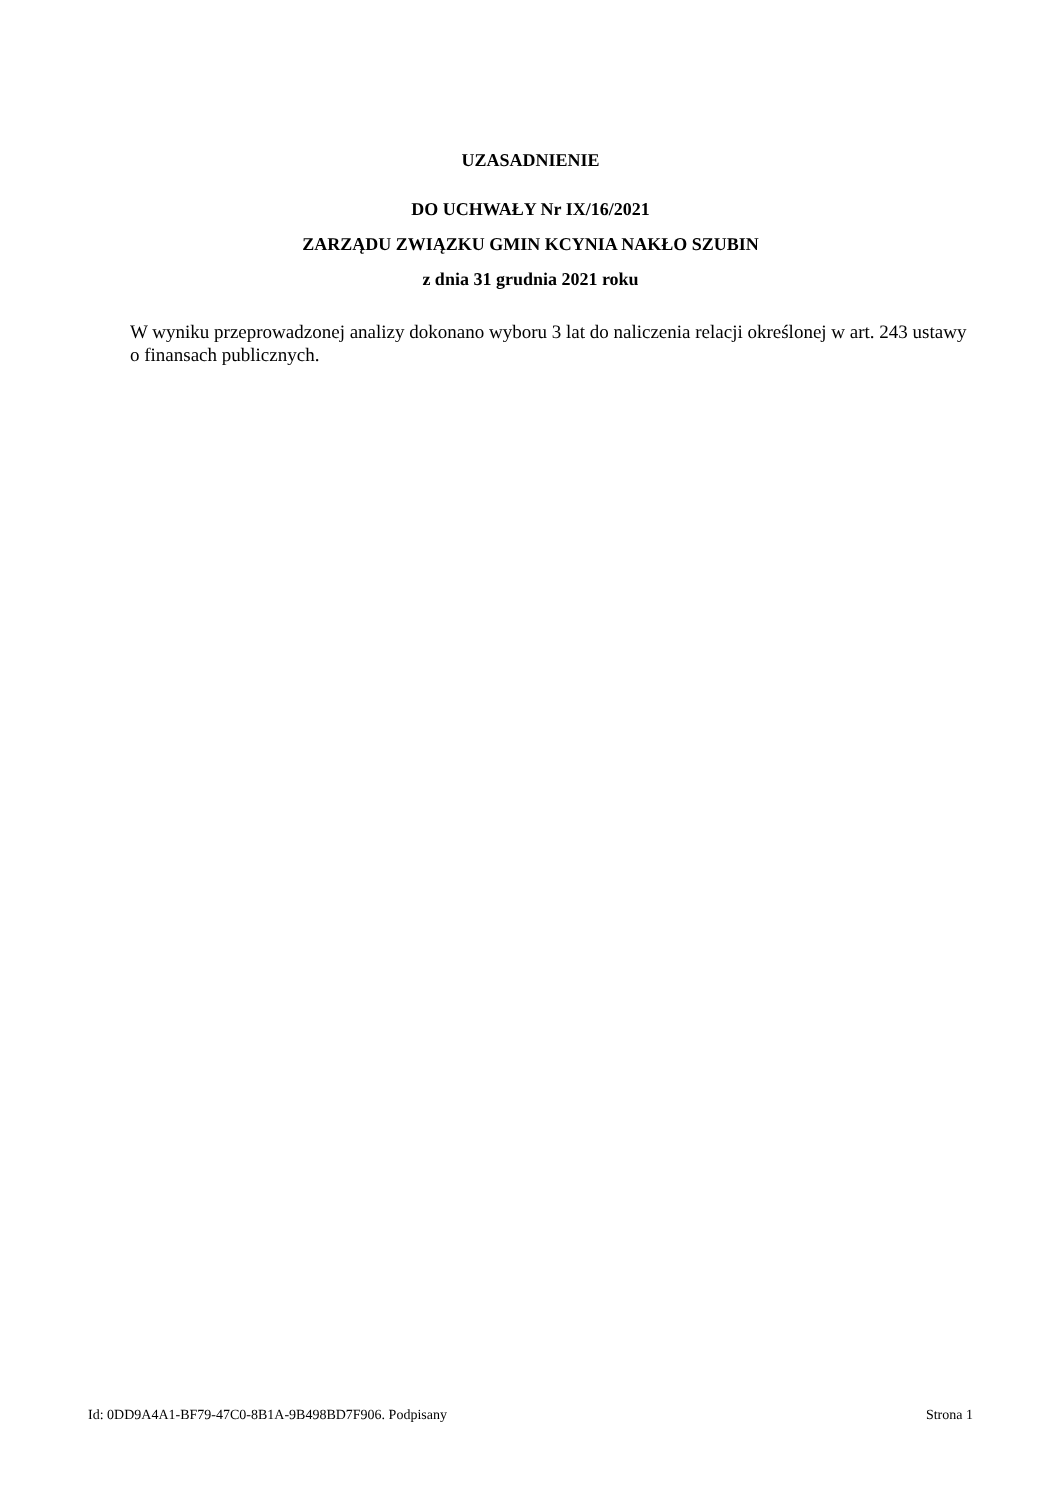UZASADNIENIE
DO UCHWAŁY Nr IX/16/2021
ZARZĄDU ZWIĄZKU GMIN KCYNIA NAKŁO SZUBIN
z dnia 31 grudnia 2021 roku
W wyniku przeprowadzonej analizy dokonano wyboru 3 lat do naliczenia relacji określonej w art. 243 ustawy o finansach publicznych.
Id: 0DD9A4A1-BF79-47C0-8B1A-9B498BD7F906. Podpisany Strona 1